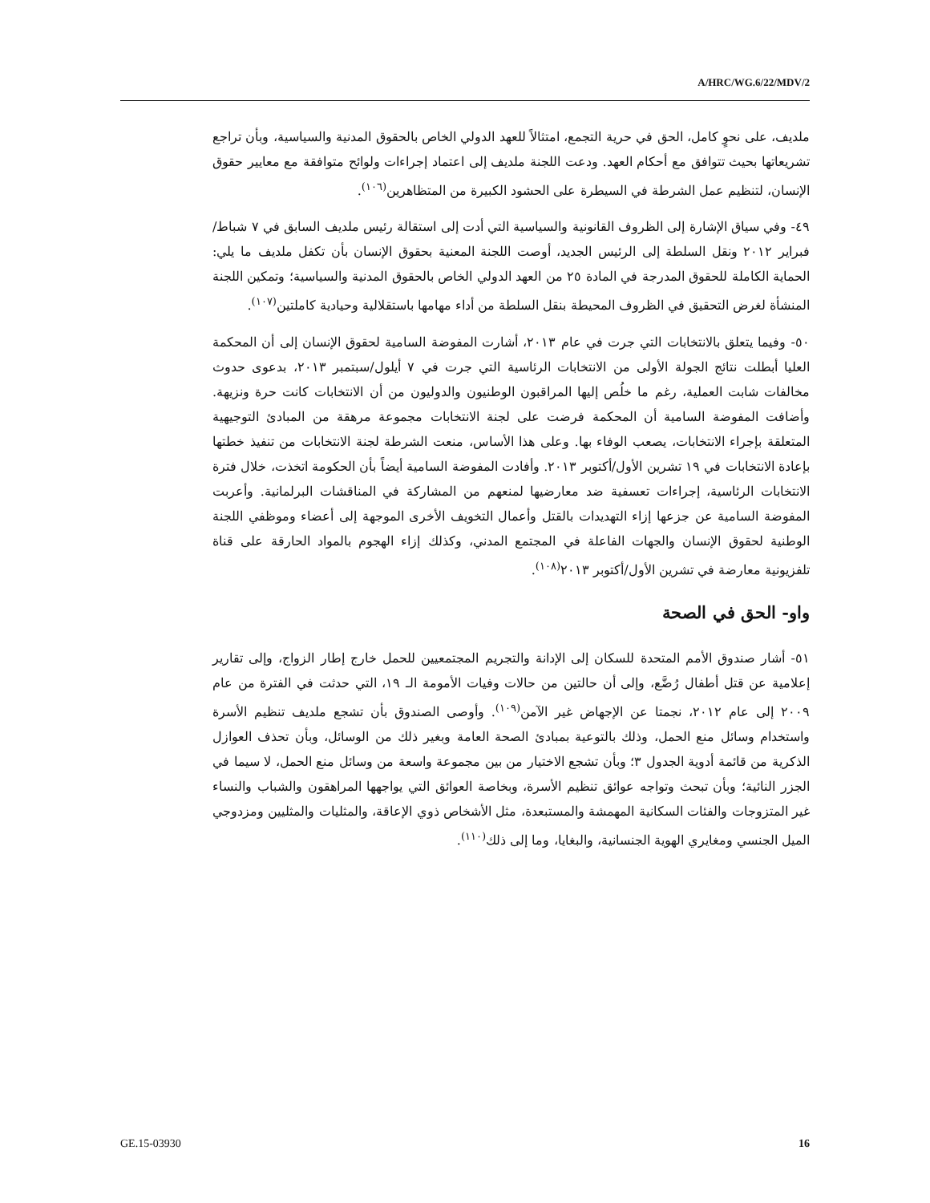A/HRC/WG.6/22/MDV/2
ملديف، على نحوٍ كامل، الحق في حرية التجمع، امتثالاً للعهد الدولي الخاص بالحقوق المدنية والسياسية، وبأن تراجع تشريعاتها بحيث تتوافق مع أحكام العهد. ودعت اللجنة ملديف إلى اعتماد إجراءات ولوائح متوافقة مع معايير حقوق الإنسان، لتنظيم عمل الشرطة في السيطرة على الحشود الكبيرة من المتظاهرين<sup>(١٠٦)</sup>.
٤٩- وفي سياق الإشارة إلى الظروف القانونية والسياسية التي أدت إلى استقالة رئيس ملديف السابق في ٧ شباط/فبراير ٢٠١٢ ونقل السلطة إلى الرئيس الجديد، أوصت اللجنة المعنية بحقوق الإنسان بأن تكفل ملديف ما يلي: الحماية الكاملة للحقوق المدرجة في المادة ٢٥ من العهد الدولي الخاص بالحقوق المدنية والسياسية؛ وتمكين اللجنة المنشأة لغرض التحقيق في الظروف المحيطة بنقل السلطة من أداء مهامها باستقلالية وحيادية كاملتين<sup>(١٠٧)</sup>.
٥٠- وفيما يتعلق بالانتخابات التي جرت في عام ٢٠١٣، أشارت المفوضة السامية لحقوق الإنسان إلى أن المحكمة العليا أبطلت نتائج الجولة الأولى من الانتخابات الرئاسية التي جرت في ٧ أيلول/سبتمبر ٢٠١٣، بدعوى حدوث مخالفات شابت العملية، رغم ما خلُص إليها المراقبون الوطنيون والدوليون من أن الانتخابات كانت حرة ونزيهة. وأضافت المفوضة السامية أن المحكمة فرضت على لجنة الانتخابات مجموعة مرهقة من المبادئ التوجيهية المتعلقة بإجراء الانتخابات، يصعب الوفاء بها. وعلى هذا الأساس، منعت الشرطة لجنة الانتخابات من تنفيذ خطتها بإعادة الانتخابات في ١٩ تشرين الأول/أكتوبر ٢٠١٣. وأفادت المفوضة السامية أيضاً بأن الحكومة اتخذت، خلال فترة الانتخابات الرئاسية، إجراءات تعسفية ضد معارضيها لمنعهم من المشاركة في المناقشات البرلمانية. وأعربت المفوضة السامية عن جزعها إزاء التهديدات بالقتل وأعمال التخويف الأخرى الموجهة إلى أعضاء وموظفي اللجنة الوطنية لحقوق الإنسان والجهات الفاعلة في المجتمع المدني، وكذلك إزاء الهجوم بالمواد الحارقة على قناة تلفزيونية معارضة في تشرين الأول/أكتوبر ٢٠١٣<sup>(١٠٨)</sup>.
واو- الحق في الصحة
٥١- أشار صندوق الأمم المتحدة للسكان إلى الإدانة والتجريم المجتمعيين للحمل خارج إطار الزواج، وإلى تقارير إعلامية عن قتل أطفال رُضَّع، وإلى أن حالتين من حالات وفيات الأمومة الـ ١٩، التي حدثت في الفترة من عام ٢٠٠٩ إلى عام ٢٠١٢، نجمتا عن الإجهاض غير الآمن<sup>(١٠٩)</sup>. وأوصى الصندوق بأن تشجع ملديف تنظيم الأسرة واستخدام وسائل منع الحمل، وذلك بالتوعية بمبادئ الصحة العامة وبغير ذلك من الوسائل، وبأن تحذف العوازل الذكرية من قائمة أدوية الجدول ٣؛ وبأن تشجع الاختيار من بين مجموعة واسعة من وسائل منع الحمل، لا سيما في الجزر النائية؛ وبأن تبحث وتواجه عوائق تنظيم الأسرة، وبخاصة العوائق التي يواجهها المراهقون والشباب والنساء غير المتزوجات والفئات السكانية المهمشة والمستبعدة، مثل الأشخاص ذوي الإعاقة، والمثليات والمثليين ومزدوجي الميل الجنسي ومغايري الهوية الجنسانية، والبغايا، وما إلى ذلك<sup>(١١٠)</sup>.
GE.15-03930 16